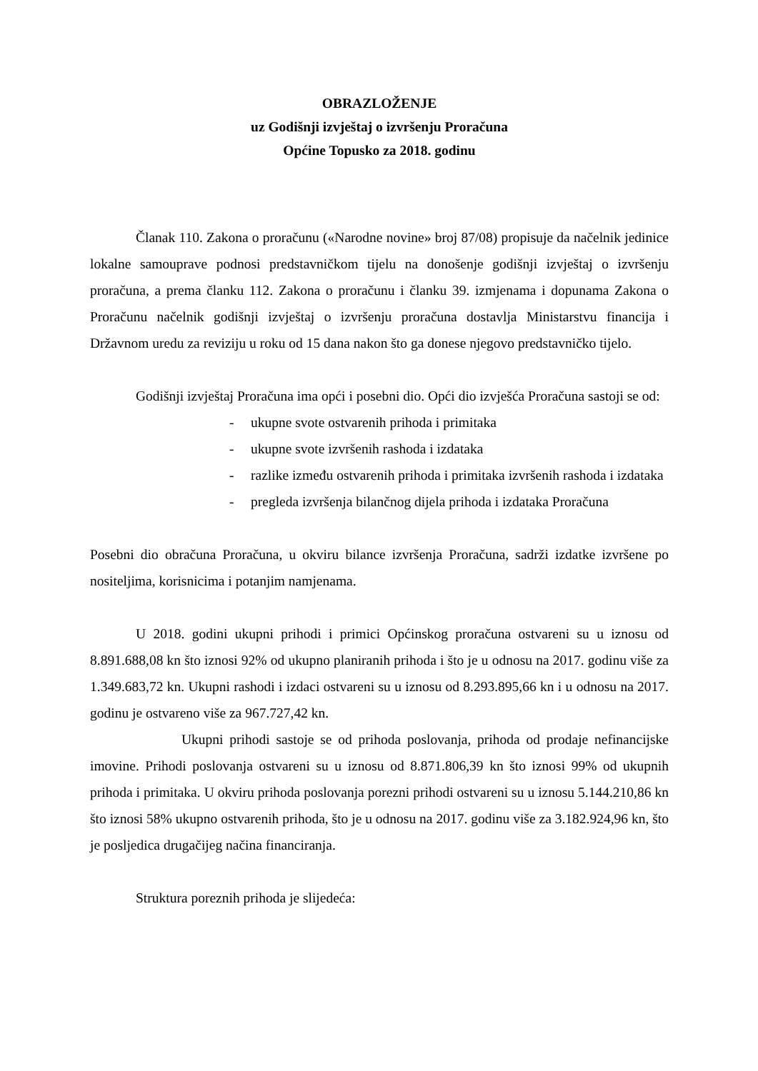OBRAZLOŽENJE
uz Godišnji izvještaj o izvršenju Proračuna
Općine Topusko za 2018. godinu
Članak 110. Zakona o proračunu («Narodne novine» broj 87/08) propisuje da načelnik jedinice lokalne samouprave podnosi predstavničkom tijelu na donošenje godišnji izvještaj o izvršenju proračuna, a prema članku 112. Zakona o proračunu i članku 39. izmjenama i dopunama Zakona o Proračunu načelnik godišnji izvještaj o izvršenju proračuna dostavlja Ministarstvu financija i Državnom uredu za reviziju u roku od 15 dana nakon što ga donese njegovo predstavničko tijelo.
Godišnji izvještaj Proračuna ima opći i posebni dio. Opći dio izvješća Proračuna sastoji se od:
- ukupne svote ostvarenih prihoda i primitaka
- ukupne svote izvršenih rashoda i izdataka
- razlike između ostvarenih prihoda i primitaka izvršenih rashoda i izdataka
- pregleda izvršenja bilančnog dijela prihoda i izdataka Proračuna
Posebni dio obračuna Proračuna, u okviru bilance izvršenja Proračuna, sadrži izdatke izvršene po nositeljima, korisnicima i potanjim namjenama.
U 2018. godini ukupni prihodi i primici Općinskog proračuna ostvareni su u iznosu od 8.891.688,08 kn što iznosi 92% od ukupno planiranih prihoda i što je u odnosu na 2017. godinu više za 1.349.683,72 kn. Ukupni rashodi i izdaci ostvareni su u iznosu od 8.293.895,66 kn i u odnosu na 2017. godinu je ostvareno više za 967.727,42 kn.
Ukupni prihodi sastoje se od prihoda poslovanja, prihoda od prodaje nefinancijske imovine. Prihodi poslovanja ostvareni su u iznosu od 8.871.806,39 kn što iznosi 99% od ukupnih prihoda i primitaka. U okviru prihoda poslovanja porezni prihodi ostvareni su u iznosu 5.144.210,86 kn što iznosi 58% ukupno ostvarenih prihoda, što je u odnosu na 2017. godinu više za 3.182.924,96 kn, što je posljedica drugačijeg načina financiranja.
Struktura poreznih prihoda je slijedeća: